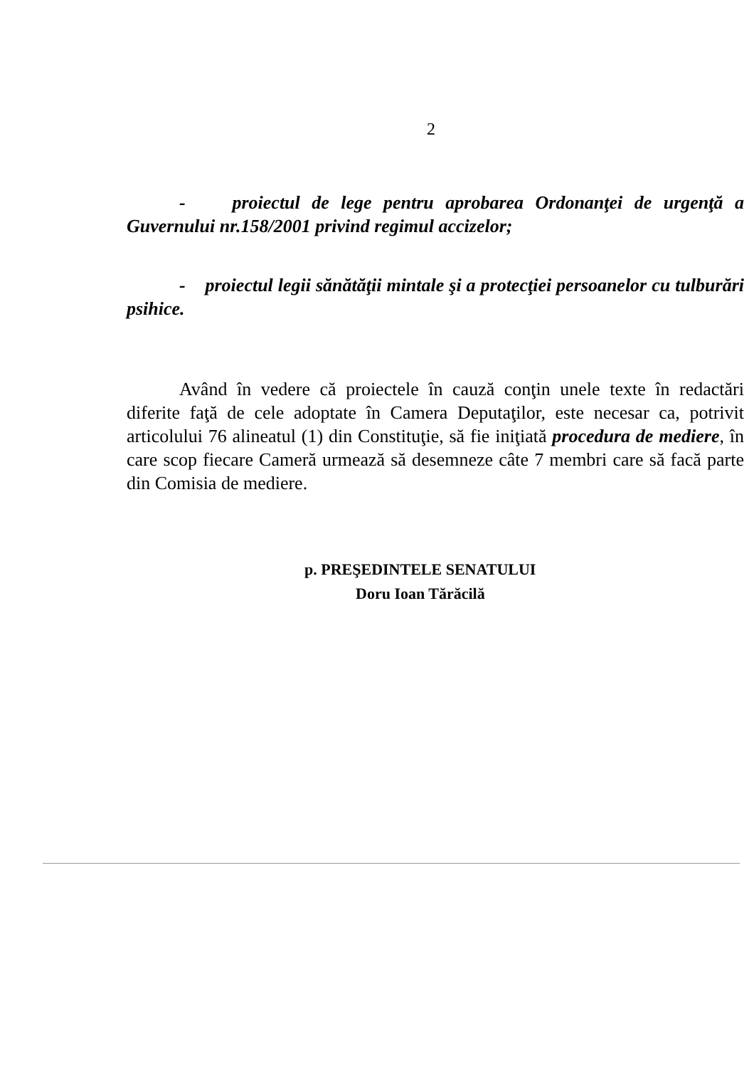2
- proiectul de lege pentru aprobarea Ordonanţei de urgenţă a Guvernului nr.158/2001 privind regimul accizelor;
- proiectul legii sănătăţii mintale şi a protecţiei persoanelor cu tulburări psihice.
Având în vedere că proiectele în cauză conţin unele texte în redactări diferite faţă de cele adoptate în Camera Deputaţilor, este necesar ca, potrivit articolului 76 alineatul (1) din Constituţie, să fie iniţiată procedura de mediere, în care scop fiecare Cameră urmează să desemneze câte 7 membri care să facă parte din Comisia de mediere.
p. PREŞEDINTELE SENATULUI
Doru Ioan Tărăcilă